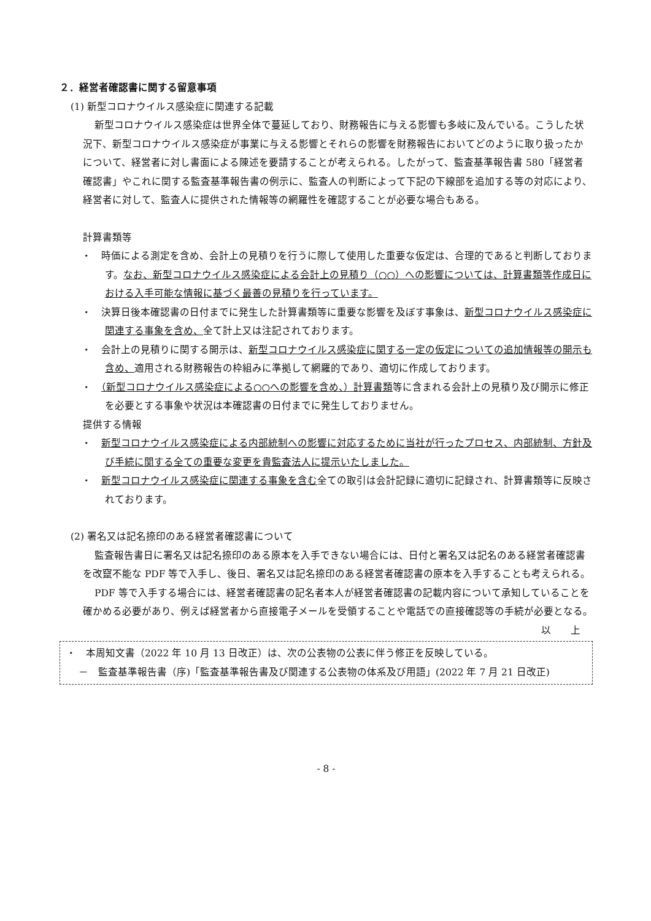２．経営者確認書に関する留意事項
(1) 新型コロナウイルス感染症に関連する記載
新型コロナウイルス感染症は世界全体で蔓延しており、財務報告に与える影響も多岐に及んでいる。こうした状況下、新型コロナウイルス感染症が事業に与える影響とそれらの影響を財務報告においてどのように取り扱ったかについて、経営者に対し書面による陳述を要請することが考えられる。したがって、監査基準報告書 580「経営者確認書」やこれに関する監査基準報告書の例示に、監査人の判断によって下記の下線部を追加する等の対応により、経営者に対して、監査人に提供された情報等の網羅性を確認することが必要な場合もある。
計算書類等
・　時価による測定を含め、会計上の見積りを行うに際して使用した重要な仮定は、合理的であると判断しております。なお、新型コロナウイルス感染症による会計上の見積り（○○）への影響については、計算書類等作成日における入手可能な情報に基づく最善の見積りを行っています。
・　決算日後本確認書の日付までに発生した計算書類等に重要な影響を及ぼす事象は、新型コロナウイルス感染症に関連する事象を含め、全て計上又は注記されております。
・　会計上の見積りに関する開示は、新型コロナウイルス感染症に関する一定の仮定についての追加情報等の開示も含め、適用される財務報告の枠組みに準拠して網羅的であり、適切に作成しております。
・　（新型コロナウイルス感染症による○○への影響を含め、）計算書類等に含まれる会計上の見積り及び開示に修正を必要とする事象や状況は本確認書の日付までに発生しておりません。
提供する情報
・　新型コロナウイルス感染症による内部統制への影響に対応するために当社が行ったプロセス、内部統制、方針及び手続に関する全ての重要な変更を貴監査法人に提示いたしました。
・　新型コロナウイルス感染症に関連する事象を含む全ての取引は会計記録に適切に記録され、計算書類等に反映されております。
(2) 署名又は記名捺印のある経営者確認書について
監査報告書日に署名又は記名捺印のある原本を入手できない場合には、日付と署名又は記名のある経営者確認書を改竄不能な PDF 等で入手し、後日、署名又は記名捺印のある経営者確認書の原本を入手することも考えられる。
PDF 等で入手する場合には、経営者確認書の記名者本人が経営者確認書の記載内容について承知していることを確かめる必要があり、例えば経営者から直接電子メールを受領することや電話での直接確認等の手続が必要となる。
以　　上
・　本周知文書（2022 年 10 月 13 日改正）は、次の公表物の公表に伴う修正を反映している。
－　監査基準報告書（序)「監査基準報告書及び関連する公表物の体系及び用語」(2022 年 7 月 21 日改正)
- 8 -